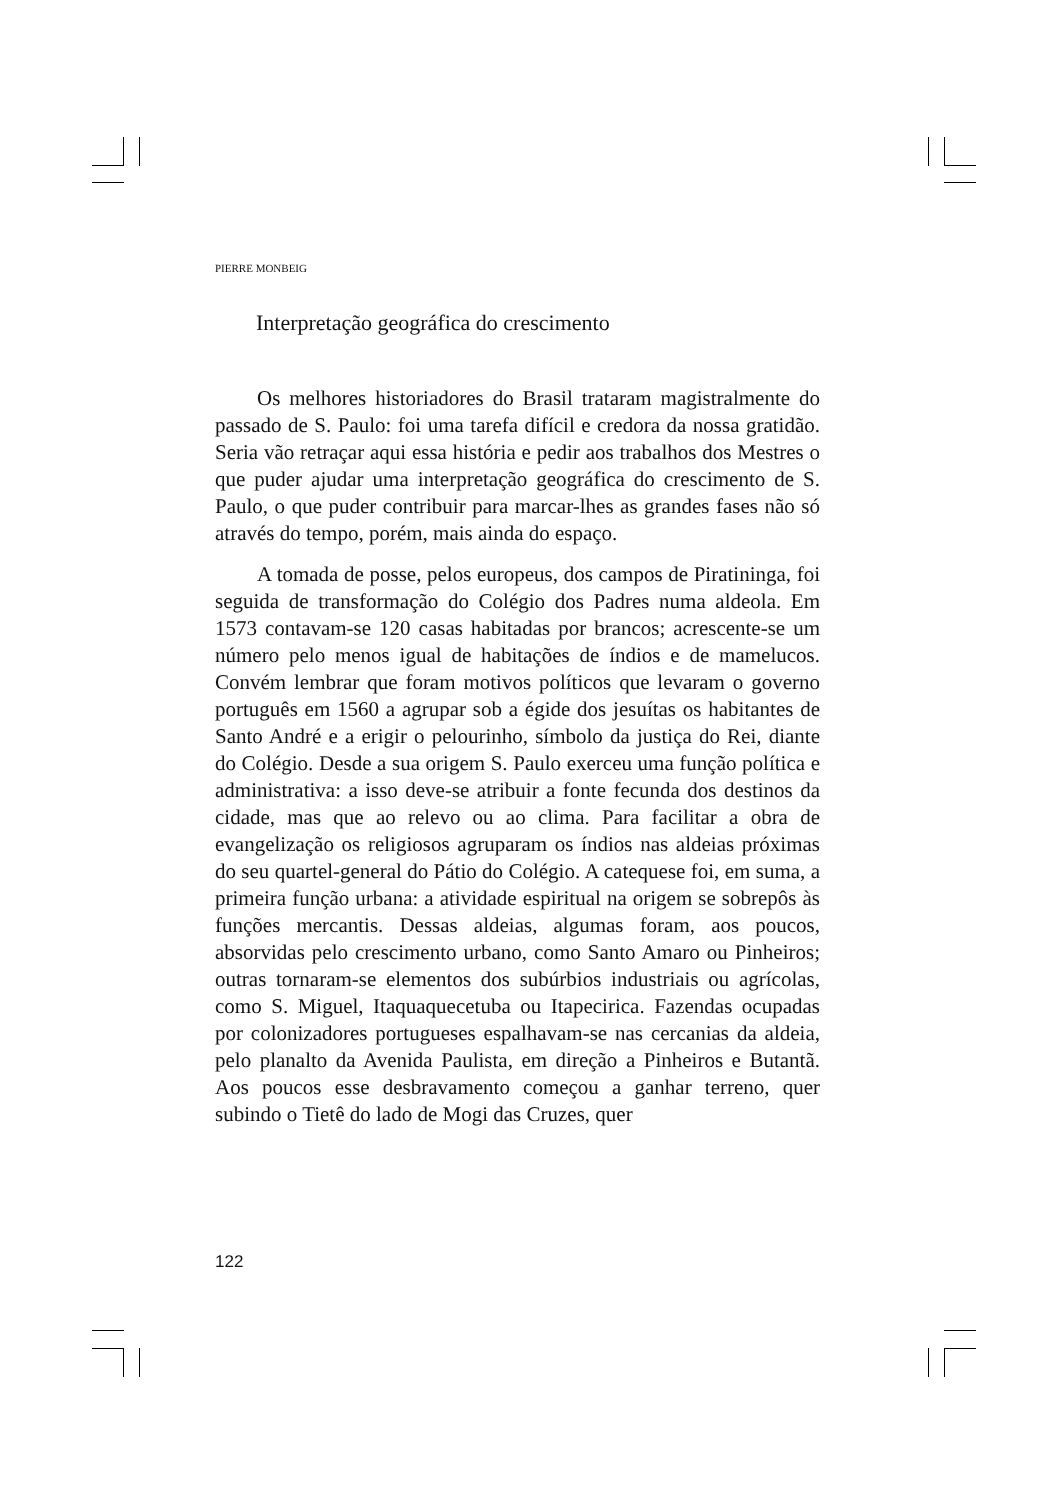PIERRE MONBEIG
Interpretação geográfica do crescimento
Os melhores historiadores do Brasil trataram magistralmente do passado de S. Paulo: foi uma tarefa difícil e credora da nossa gratidão. Seria vão retraçar aqui essa história e pedir aos trabalhos dos Mestres o que puder ajudar uma interpretação geográfica do crescimento de S. Paulo, o que puder contribuir para marcar-lhes as grandes fases não só através do tempo, porém, mais ainda do espaço.
A tomada de posse, pelos europeus, dos campos de Piratininga, foi seguida de transformação do Colégio dos Padres numa aldeola. Em 1573 contavam-se 120 casas habitadas por brancos; acrescente-se um número pelo menos igual de habitações de índios e de mamelucos. Convém lembrar que foram motivos políticos que levaram o governo português em 1560 a agrupar sob a égide dos jesuítas os habitantes de Santo André e a erigir o pelourinho, símbolo da justiça do Rei, diante do Colégio. Desde a sua origem S. Paulo exerceu uma função política e administrativa: a isso deve-se atribuir a fonte fecunda dos destinos da cidade, mas que ao relevo ou ao clima. Para facilitar a obra de evangelização os religiosos agruparam os índios nas aldeias próximas do seu quartel-general do Pátio do Colégio. A catequese foi, em suma, a primeira função urbana: a atividade espiritual na origem se sobrepôs às funções mercantis. Dessas aldeias, algumas foram, aos poucos, absorvidas pelo crescimento urbano, como Santo Amaro ou Pinheiros; outras tornaram-se elementos dos subúrbios industriais ou agrícolas, como S. Miguel, Itaquaquecetuba ou Itapecirica. Fazendas ocupadas por colonizadores portugueses espalhavam-se nas cercanias da aldeia, pelo planalto da Avenida Paulista, em direção a Pinheiros e Butantã. Aos poucos esse desbravamento começou a ganhar terreno, quer subindo o Tietê do lado de Mogi das Cruzes, quer
122